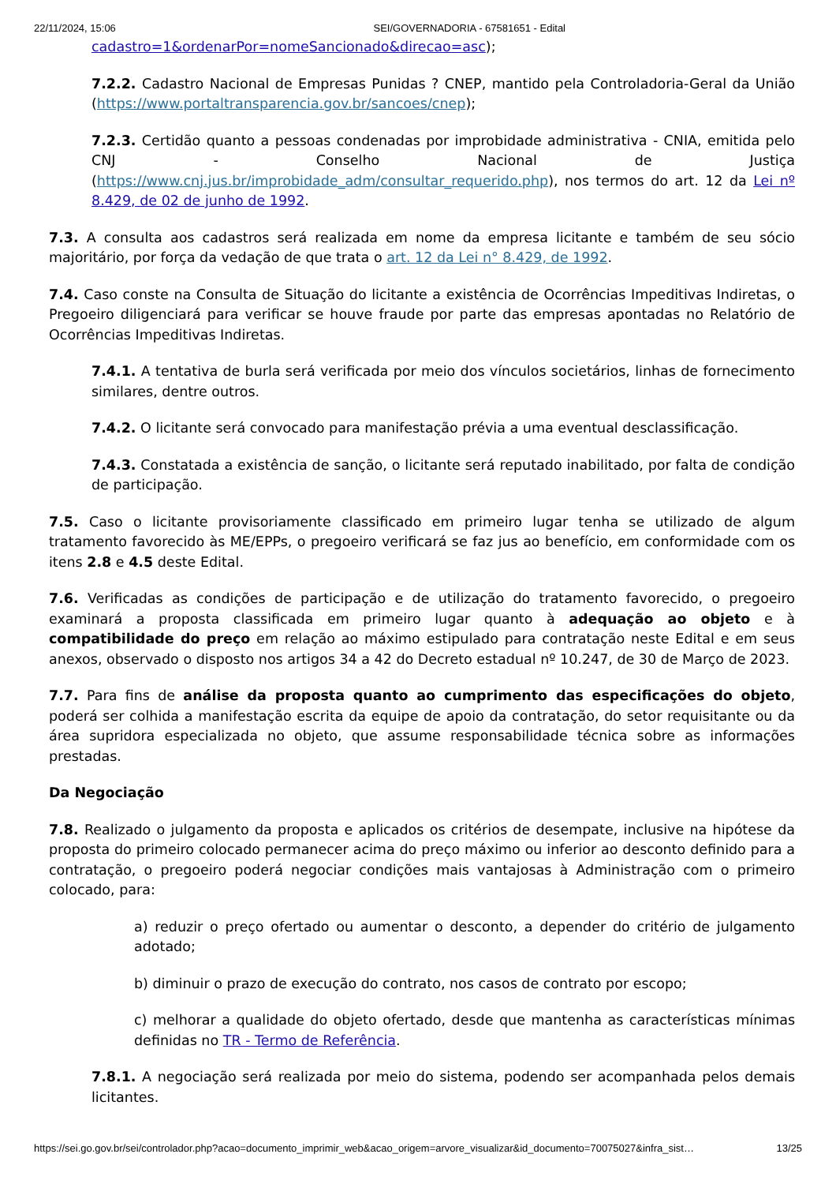22/11/2024, 15:06 SEI/GOVERNADORIA - 67581651 - Edital
cadastro=1&ordenarPor=nomeSancionado&direcao=asc);
7.2.2. Cadastro Nacional de Empresas Punidas ? CNEP, mantido pela Controladoria-Geral da União (https://www.portaltransparencia.gov.br/sancoes/cnep);
7.2.3. Certidão quanto a pessoas condenadas por improbidade administrativa - CNIA, emitida pelo CNJ - Conselho Nacional de Justiça (https://www.cnj.jus.br/improbidade_adm/consultar_requerido.php), nos termos do art. 12 da Lei nº 8.429, de 02 de junho de 1992.
7.3. A consulta aos cadastros será realizada em nome da empresa licitante e também de seu sócio majoritário, por força da vedação de que trata o art. 12 da Lei n° 8.429, de 1992.
7.4. Caso conste na Consulta de Situação do licitante a existência de Ocorrências Impeditivas Indiretas, o Pregoeiro diligenciará para verificar se houve fraude por parte das empresas apontadas no Relatório de Ocorrências Impeditivas Indiretas.
7.4.1. A tentativa de burla será verificada por meio dos vínculos societários, linhas de fornecimento similares, dentre outros.
7.4.2. O licitante será convocado para manifestação prévia a uma eventual desclassificação.
7.4.3. Constatada a existência de sanção, o licitante será reputado inabilitado, por falta de condição de participação.
7.5. Caso o licitante provisoriamente classificado em primeiro lugar tenha se utilizado de algum tratamento favorecido às ME/EPPs, o pregoeiro verificará se faz jus ao benefício, em conformidade com os itens 2.8 e 4.5 deste Edital.
7.6. Verificadas as condições de participação e de utilização do tratamento favorecido, o pregoeiro examinará a proposta classificada em primeiro lugar quanto à adequação ao objeto e à compatibilidade do preço em relação ao máximo estipulado para contratação neste Edital e em seus anexos, observado o disposto nos artigos 34 a 42 do Decreto estadual nº 10.247, de 30 de Março de 2023.
7.7. Para fins de análise da proposta quanto ao cumprimento das especificações do objeto, poderá ser colhida a manifestação escrita da equipe de apoio da contratação, do setor requisitante ou da área supridora especializada no objeto, que assume responsabilidade técnica sobre as informações prestadas.
Da Negociação
7.8. Realizado o julgamento da proposta e aplicados os critérios de desempate, inclusive na hipótese da proposta do primeiro colocado permanecer acima do preço máximo ou inferior ao desconto definido para a contratação, o pregoeiro poderá negociar condições mais vantajosas à Administração com o primeiro colocado, para:
a) reduzir o preço ofertado ou aumentar o desconto, a depender do critério de julgamento adotado;
b) diminuir o prazo de execução do contrato, nos casos de contrato por escopo;
c) melhorar a qualidade do objeto ofertado, desde que mantenha as características mínimas definidas no TR - Termo de Referência.
7.8.1. A negociação será realizada por meio do sistema, podendo ser acompanhada pelos demais licitantes.
https://sei.go.gov.br/sei/controlador.php?acao=documento_imprimir_web&acao_origem=arvore_visualizar&id_documento=70075027&infra_sist… 13/25